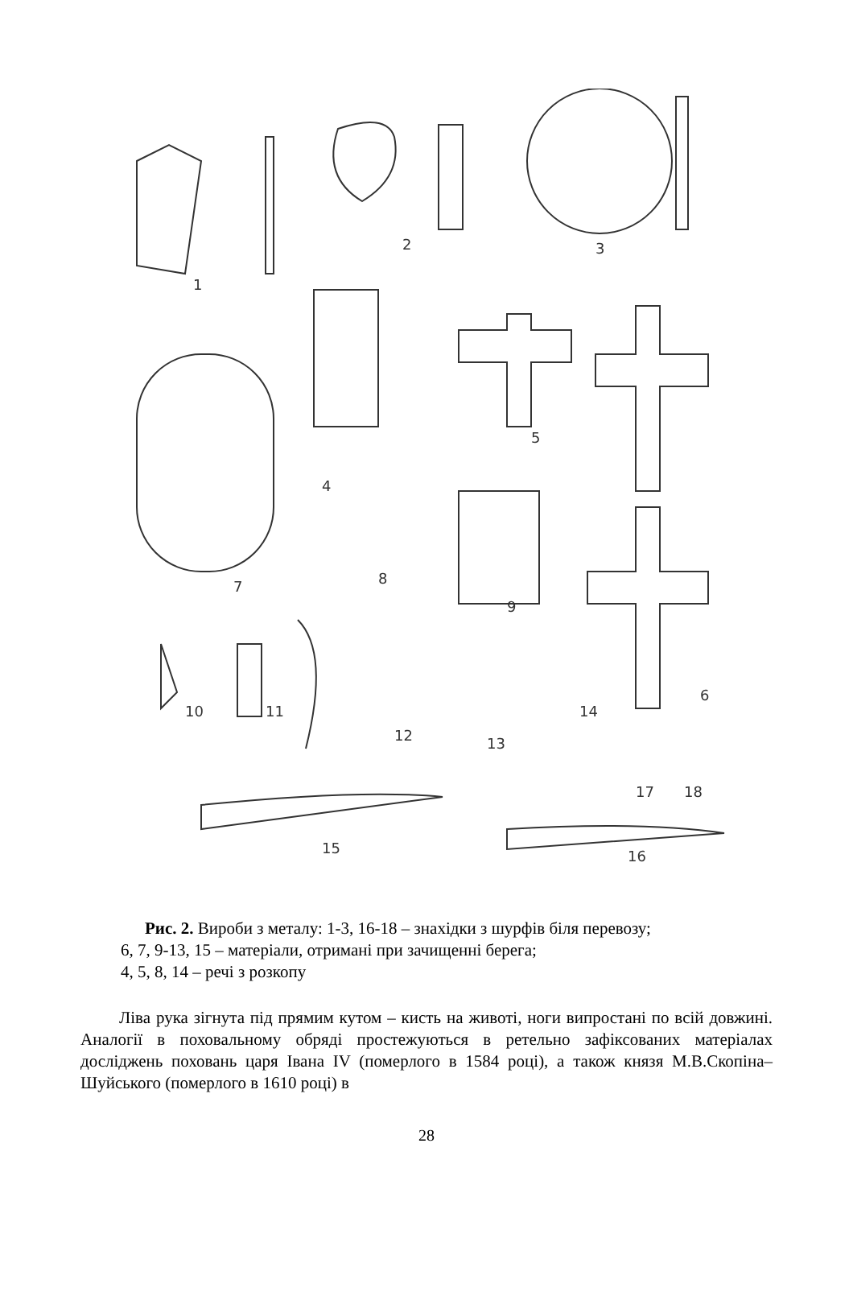1
2
3
4
5
6
7
8
9
10
11
12
13
14
15
16
17
18
Рис. 2. Вироби з металу: 1-3, 16-18 – знахідки з шурфів біля перевозу;
6, 7, 9-13, 15 – матеріали, отримані при зачищенні берега;
4, 5, 8, 14 – речі з розкопу
Ліва рука зігнута під прямим кутом – кисть на животі, ноги випростані по всій довжині. Аналогії в поховальному обряді простежуються в ретельно зафіксованих матеріалах досліджень поховань царя Івана IV (померлого в 1584 році), а також князя М.В.Скопіна–Шуйського (померлого в 1610 році) в
28